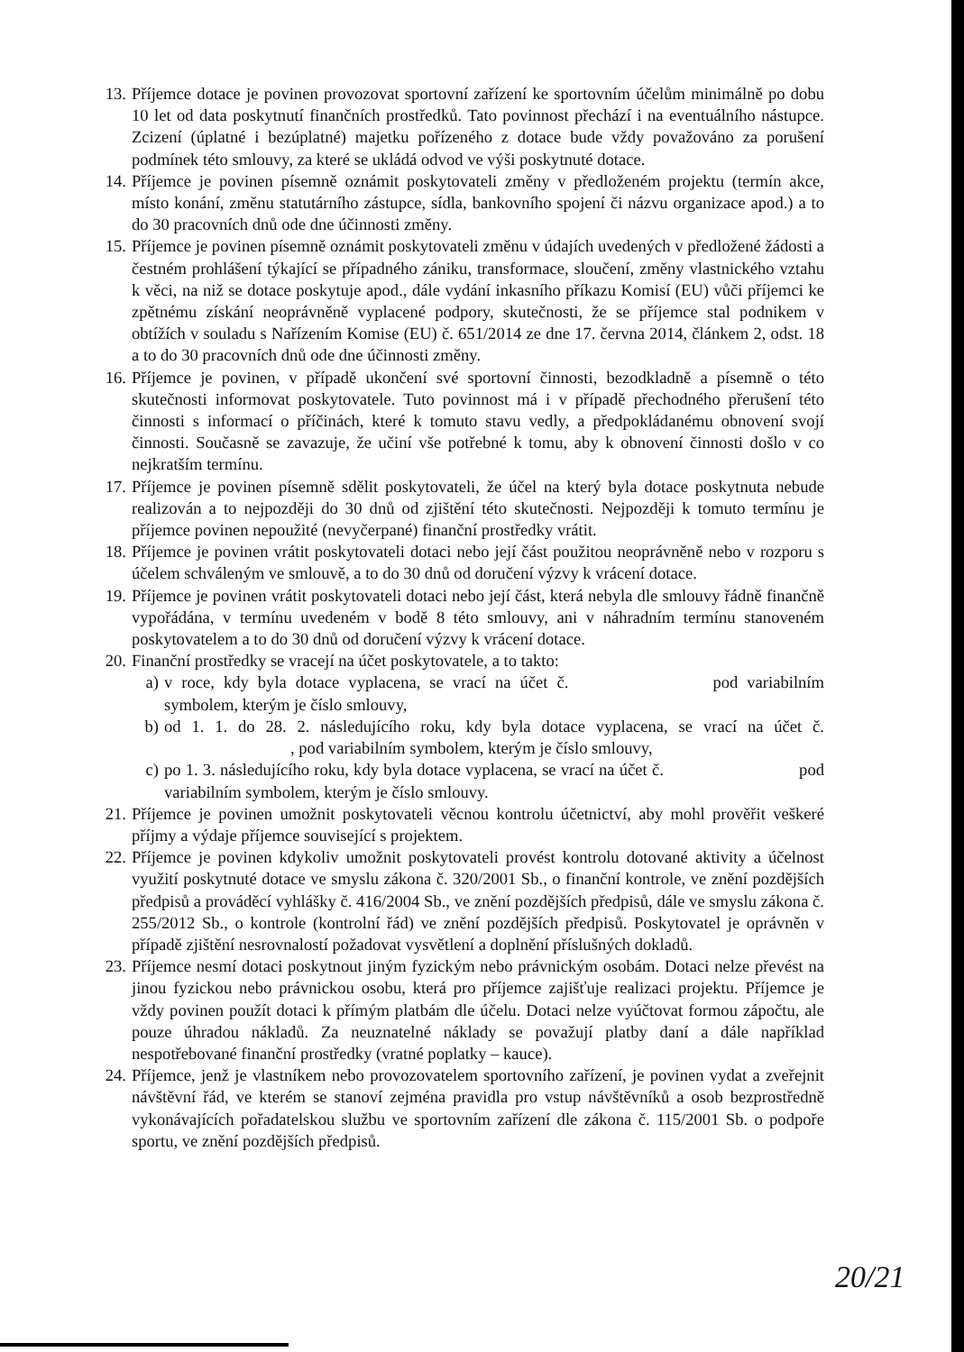13. Příjemce dotace je povinen provozovat sportovní zařízení ke sportovním účelům minimálně po dobu 10 let od data poskytnutí finančních prostředků. Tato povinnost přechází i na eventuálního nástupce. Zcizení (úplatné i bezúplatné) majetku pořízeného z dotace bude vždy považováno za porušení podmínek této smlouvy, za které se ukládá odvod ve výši poskytnuté dotace.
14. Příjemce je povinen písemně oznámit poskytovateli změny v předloženém projektu (termín akce, místo konání, změnu statutárního zástupce, sídla, bankovního spojení či názvu organizace apod.) a to do 30 pracovních dnů ode dne účinnosti změny.
15. Příjemce je povinen písemně oznámit poskytovateli změnu v údajích uvedených v předložené žádosti a čestném prohlášení týkající se případného zániku, transformace, sloučení, změny vlastnického vztahu k věci, na niž se dotace poskytuje apod., dále vydání inkasního příkazu Komisí (EU) vůči příjemci ke zpětnému získání neoprávněně vyplacené podpory, skutečnosti, že se příjemce stal podnikem v obtížích v souladu s Nařízením Komise (EU) č. 651/2014 ze dne 17. června 2014, článkem 2, odst. 18 a to do 30 pracovních dnů ode dne účinnosti změny.
16. Příjemce je povinen, v případě ukončení své sportovní činnosti, bezodkladně a písemně o této skutečnosti informovat poskytovatele. Tuto povinnost má i v případě přechodného přerušení této činnosti s informací o příčinách, které k tomuto stavu vedly, a předpokládanému obnovení svojí činnosti. Současně se zavazuje, že učiní vše potřebné k tomu, aby k obnovení činnosti došlo v co nejkratším termínu.
17. Příjemce je povinen písemně sdělit poskytovateli, že účel na který byla dotace poskytnuta nebude realizován a to nejpozději do 30 dnů od zjištění této skutečnosti. Nejpozději k tomuto termínu je příjemce povinen nepoužité (nevyčerpané) finanční prostředky vrátit.
18. Příjemce je povinen vrátit poskytovateli dotaci nebo její část použitou neoprávněně nebo v rozporu s účelem schváleným ve smlouvě, a to do 30 dnů od doručení výzvy k vrácení dotace.
19. Příjemce je povinen vrátit poskytovateli dotaci nebo její část, která nebyla dle smlouvy řádně finančně vypořádána, v termínu uvedeném v bodě 8 této smlouvy, ani v náhradním termínu stanoveném poskytovatelem a to do 30 dnů od doručení výzvy k vrácení dotace.
20. Finanční prostředky se vracejí na účet poskytovatele, a to takto:
a) v roce, kdy byla dotace vyplacena, se vrací na účet č. pod variabilním symbolem, kterým je číslo smlouvy,
b) od 1. 1. do 28. 2. následujícího roku, kdy byla dotace vyplacena, se vrací na účet č. , pod variabilním symbolem, kterým je číslo smlouvy,
c) po 1. 3. následujícího roku, kdy byla dotace vyplacena, se vrací na účet č. pod variabilním symbolem, kterým je číslo smlouvy.
21. Příjemce je povinen umožnit poskytovateli věcnou kontrolu účetnictví, aby mohl prověřit veškeré příjmy a výdaje příjemce související s projektem.
22. Příjemce je povinen kdykoliv umožnit poskytovateli provést kontrolu dotované aktivity a účelnost využití poskytnuté dotace ve smyslu zákona č. 320/2001 Sb., o finanční kontrole, ve znění pozdějších předpisů a prováděcí vyhlášky č. 416/2004 Sb., ve znění pozdějších předpisů, dále ve smyslu zákona č. 255/2012 Sb., o kontrole (kontrolní řád) ve znění pozdějších předpisů. Poskytovatel je oprávněn v případě zjištění nesrovnalostí požadovat vysvětlení a doplnění příslušných dokladů.
23. Příjemce nesmí dotaci poskytnout jiným fyzickým nebo právnickým osobám. Dotaci nelze převést na jinou fyzickou nebo právnickou osobu, která pro příjemce zajišťuje realizaci projektu. Příjemce je vždy povinen použít dotaci k přímým platbám dle účelu. Dotaci nelze vyúčtovat formou zápočtu, ale pouze úhradou nákladů. Za neuznatelné náklady se považují platby daní a dále například nespotřebované finanční prostředky (vratné poplatky – kauce).
24. Příjemce, jenž je vlastníkem nebo provozovatelem sportovního zařízení, je povinen vydat a zveřejnit návštěvní řád, ve kterém se stanoví zejména pravidla pro vstup návštěvníků a osob bezprostředně vykonávajících pořadatelskou službu ve sportovním zařízení dle zákona č. 115/2001 Sb. o podpoře sportu, ve znění pozdějších předpisů.
20/21